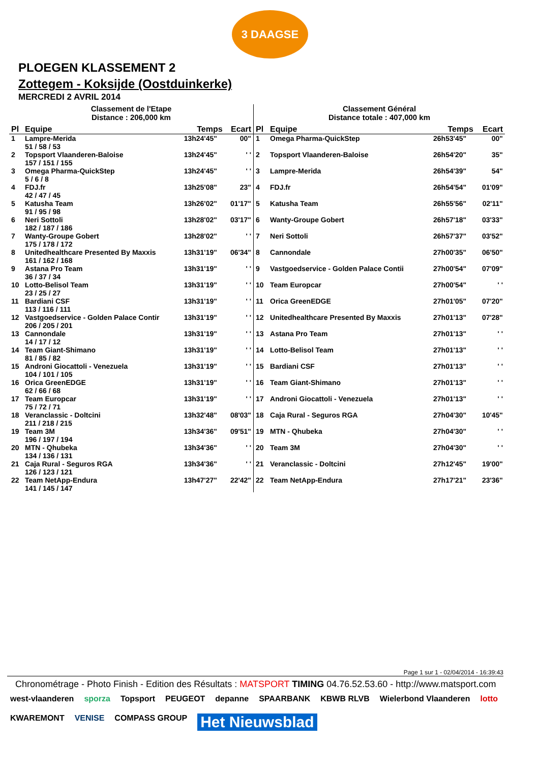3 DAAGSE
PLOEGEN KLASSEMENT 2
Zottegem - Koksijde (Oostduinkerke)
MERCREDI 2 AVRIL 2014
| Classement de l'Etape Distance : 206,000 km | | | |
| Pl | Equipe | Temps | Ecart |
| 1 | Lampre-Merida 51 / 58 / 53 | 13h24'45" | 00" |
| 2 | Topsport Vlaanderen-Baloise 157 / 151 / 155 | 13h24'45" | ' ' |
| 3 | Omega Pharma-QuickStep 5 / 6 / 8 | 13h24'45" | ' ' |
| 4 | FDJ.fr 42 / 47 / 45 | 13h25'08" | 23" |
| 5 | Katusha Team 91 / 95 / 98 | 13h26'02" | 01'17" |
| 6 | Neri Sottoli 182 / 187 / 186 | 13h28'02" | 03'17" |
| 7 | Wanty-Groupe Gobert 175 / 178 / 172 | 13h28'02" | ' ' |
| 8 | Unitedhealthcare Presented By Maxxis 161 / 162 / 168 | 13h31'19" | 06'34" |
| 9 | Astana Pro Team 36 / 37 / 34 | 13h31'19" | ' ' |
| 10 | Lotto-Belisol Team 23 / 25 / 27 | 13h31'19" | ' ' |
| 11 | Bardiani CSF 113 / 116 / 111 | 13h31'19" | ' ' |
| 12 | Vastgoedservice - Golden Palace Contir 206 / 205 / 201 | 13h31'19" | ' ' |
| 13 | Cannondale 14 / 17 / 12 | 13h31'19" | ' ' |
| 14 | Team Giant-Shimano 81 / 85 / 82 | 13h31'19" | ' ' |
| 15 | Androni Giocattoli - Venezuela 104 / 101 / 105 | 13h31'19" | ' ' |
| 16 | Orica GreenEDGE 62 / 66 / 68 | 13h31'19" | ' ' |
| 17 | Team Europcar 75 / 72 / 71 | 13h31'19" | ' ' |
| 18 | Veranclassic - Doltcini 211 / 218 / 215 | 13h32'48" | 08'03" |
| 19 | Team 3M 196 / 197 / 194 | 13h34'36" | 09'51" |
| 20 | MTN - Qhubeka 134 / 136 / 131 | 13h34'36" | ' ' |
| 21 | Caja Rural - Seguros RGA 126 / 123 / 121 | 13h34'36" | ' ' |
| 22 | Team NetApp-Endura 141 / 145 / 147 | 13h47'27" | 22'42" |
| Classement Général Distance totale : 407,000 km | | | |
| Pl | Equipe | Temps | Ecart |
| 1 | Omega Pharma-QuickStep | 26h53'45" | 00" |
| 2 | Topsport Vlaanderen-Baloise | 26h54'20" | 35" |
| 3 | Lampre-Merida | 26h54'39" | 54" |
| 4 | FDJ.fr | 26h54'54" | 01'09" |
| 5 | Katusha Team | 26h55'56" | 02'11" |
| 6 | Wanty-Groupe Gobert | 26h57'18" | 03'33" |
| 7 | Neri Sottoli | 26h57'37" | 03'52" |
| 8 | Cannondale | 27h00'35" | 06'50" |
| 9 | Vastgoedservice - Golden Palace Contii | 27h00'54" | 07'09" |
| 10 | Team Europcar | 27h00'54" | ' ' |
| 11 | Orica GreenEDGE | 27h01'05" | 07'20" |
| 12 | Unitedhealthcare Presented By Maxxis | 27h01'13" | 07'28" |
| 13 | Astana Pro Team | 27h01'13" | ' ' |
| 14 | Lotto-Belisol Team | 27h01'13" | ' ' |
| 15 | Bardiani CSF | 27h01'13" | ' ' |
| 16 | Team Giant-Shimano | 27h01'13" | ' ' |
| 17 | Androni Giocattoli - Venezuela | 27h01'13" | ' ' |
| 18 | Caja Rural - Seguros RGA | 27h04'30" | 10'45" |
| 19 | MTN - Qhubeka | 27h04'30" | ' ' |
| 20 | Team 3M | 27h04'30" | ' ' |
| 21 | Veranclassic - Doltcini | 27h12'45" | 19'00" |
| 22 | Team NetApp-Endura | 27h17'21" | 23'36" |
Page 1 sur 1 - 02/04/2014 - 16:39:43
Chronométrage - Photo Finish - Edition des Résultats : MATSPORT TIMING 04.76.52.53.60 - http://www.matsport.com
west-vlaanderen sporza Topsport PEUGEOT depanne SPAARBANK KBWB RLVB Wielerbond Vlaanderen lotto KWAREMONT VENISE COMPASS GROUP Het Nieuwsblad